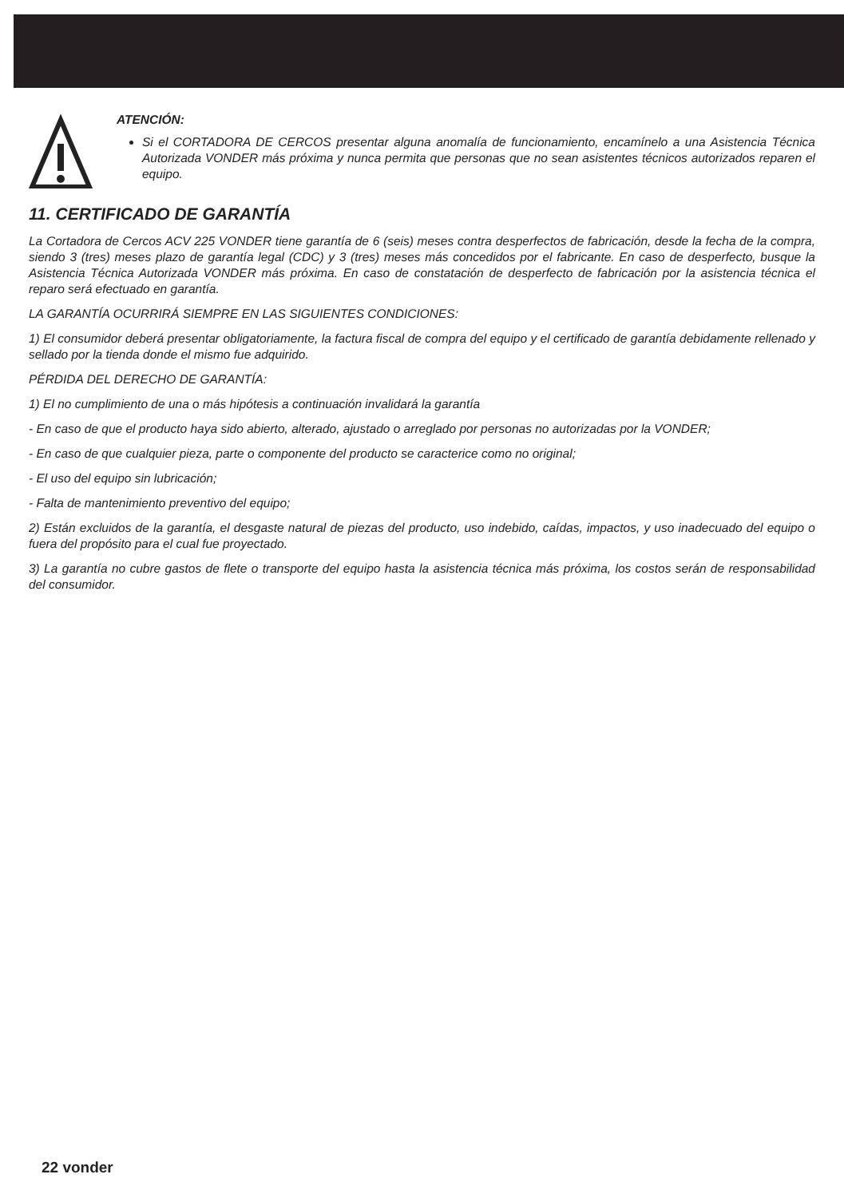ATENCIÓN:
Si el CORTADORA DE CERCOS presentar alguna anomalía de funcionamiento, encamínelo a una Asistencia Técnica Autorizada VONDER más próxima y nunca permita que personas que no sean asistentes técnicos autorizados reparen el equipo.
11. CERTIFICADO DE GARANTÍA
La Cortadora de Cercos ACV 225 VONDER tiene garantía de 6 (seis) meses contra desperfectos de fabricación, desde la fecha de la compra, siendo 3 (tres) meses plazo de garantía legal (CDC) y 3 (tres) meses más concedidos por el fabricante. En caso de desperfecto, busque la Asistencia Técnica Autorizada VONDER más próxima. En caso de constatación de desperfecto de fabricación por la asistencia técnica el reparo será efectuado en garantía.
LA GARANTÍA OCURRIRÁ SIEMPRE EN LAS SIGUIENTES CONDICIONES:
1) El consumidor deberá presentar obligatoriamente, la factura fiscal de compra del equipo y el certificado de garantía debidamente rellenado y sellado por la tienda donde el mismo fue adquirido.
PÉRDIDA DEL DERECHO DE GARANTÍA:
1) El no cumplimiento de una o más hipótesis a continuación invalidará la garantía
- En caso de que el producto haya sido abierto, alterado, ajustado o arreglado por personas no autorizadas por la VONDER;
- En caso de que cualquier pieza, parte o componente del producto se caracterice como no original;
- El uso del equipo sin lubricación;
- Falta de mantenimiento preventivo del equipo;
2) Están excluidos de la garantía, el desgaste natural de piezas del producto, uso indebido, caídas, impactos, y uso inadecuado del equipo o fuera del propósito para el cual fue proyectado.
3) La garantía no cubre gastos de flete o transporte del equipo hasta la asistencia técnica más próxima, los costos serán de responsabilidad del consumidor.
22 vonder